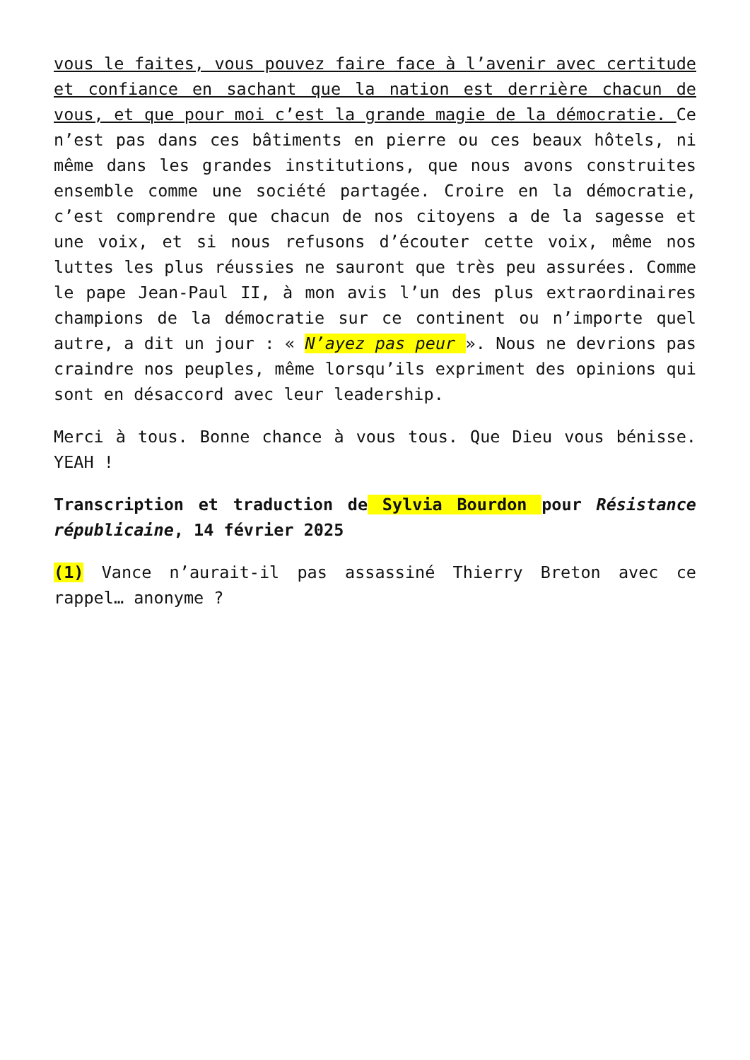vous le faites, vous pouvez faire face à l’avenir avec certitude et confiance en sachant que la nation est derrière chacun de vous, et que pour moi c’est la grande magie de la démocratie. Ce n’est pas dans ces bâtiments en pierre ou ces beaux hôtels, ni même dans les grandes institutions, que nous avons construites ensemble comme une société partagée. Croire en la démocratie, c’est comprendre que chacun de nos citoyens a de la sagesse et une voix, et si nous refusons d’écouter cette voix, même nos luttes les plus réussies ne sauront que très peu assurées. Comme le pape Jean-Paul II, à mon avis l’un des plus extraordinaires champions de la démocratie sur ce continent ou n’importe quel autre, a dit un jour : « N’ayez pas peur ». Nous ne devrions pas craindre nos peuples, même lorsqu’ils expriment des opinions qui sont en désaccord avec leur leadership.
Merci à tous. Bonne chance à vous tous. Que Dieu vous bénisse. YEAH !
Transcription et traduction de Sylvia Bourdon pour Résistance républicaine, 14 février 2025
(1) Vance n’aurait-il pas assassiné Thierry Breton avec ce rappel… anonyme ?